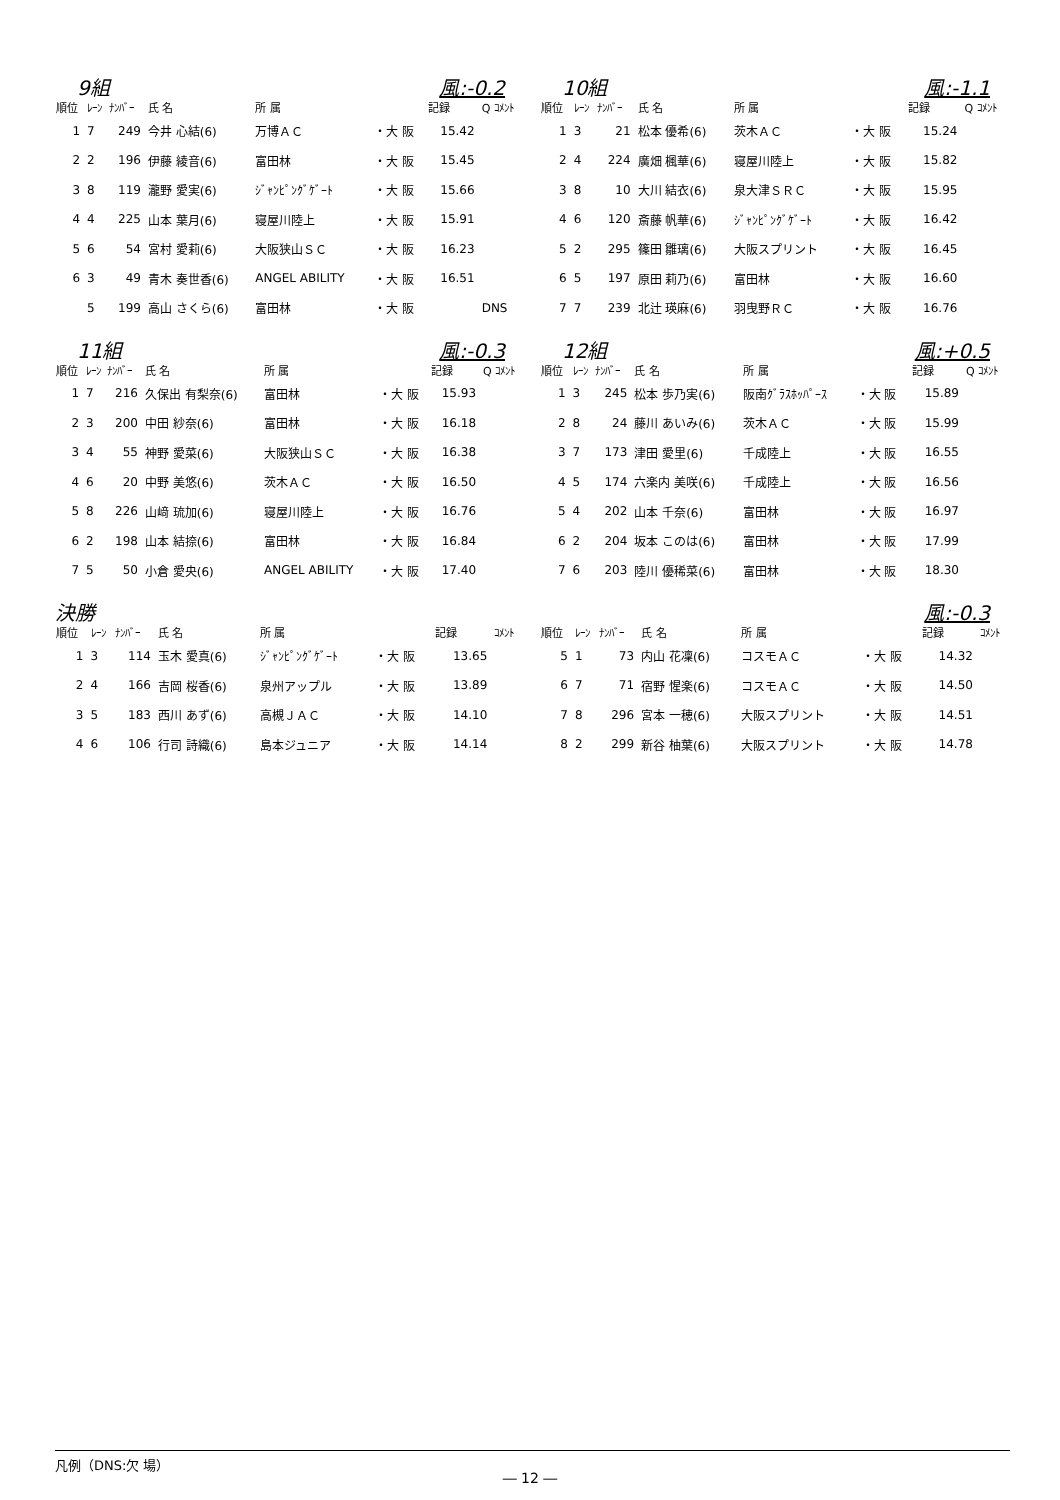9組 風:-0.2
| 順位 | ﾚｰﾝ | ﾅﾝﾊﾞｰ | 氏 名 | 所 属 | | 記録 | Q ｺﾒﾝﾄ |
| --- | --- | --- | --- | --- | --- | --- | --- |
| 1 | 7 | 249 | 今井 心結(6) | 万博ＡＣ | ・大 阪 | 15.42 | |
| 2 | 2 | 196 | 伊藤 綾音(6) | 富田林 | ・大 阪 | 15.45 | |
| 3 | 8 | 119 | 瀧野 愛実(6) | ｼﾞｬﾝﾋﾟﾝｸﾞｹﾞｰﾄ | ・大 阪 | 15.66 | |
| 4 | 4 | 225 | 山本 葉月(6) | 寝屋川陸上 | ・大 阪 | 15.91 | |
| 5 | 6 | 54 | 宮村 愛莉(6) | 大阪狭山ＳＣ | ・大 阪 | 16.23 | |
| 6 | 3 | 49 | 青木 奏世香(6) | ANGEL ABILITY | ・大 阪 | 16.51 | |
| | 5 | 199 | 高山 さくら(6) | 富田林 | ・大 阪 | | DNS |
10組 風:-1.1
| 順位 | ﾚｰﾝ | ﾅﾝﾊﾞｰ | 氏 名 | 所 属 | | 記録 | Q ｺﾒﾝﾄ |
| --- | --- | --- | --- | --- | --- | --- | --- |
| 1 | 3 | 21 | 松本 優希(6) | 茨木ＡＣ | ・大 阪 | 15.24 | |
| 2 | 4 | 224 | 廣畑 楓華(6) | 寝屋川陸上 | ・大 阪 | 15.82 | |
| 3 | 8 | 10 | 大川 結衣(6) | 泉大津ＳＲＣ | ・大 阪 | 15.95 | |
| 4 | 6 | 120 | 斎藤 帆華(6) | ｼﾞｬﾝﾋﾟﾝｸﾞｹﾞｰﾄ | ・大 阪 | 16.42 | |
| 5 | 2 | 295 | 篠田 雛璃(6) | 大阪スプリント | ・大 阪 | 16.45 | |
| 6 | 5 | 197 | 原田 莉乃(6) | 富田林 | ・大 阪 | 16.60 | |
| 7 | 7 | 239 | 北辻 瑛麻(6) | 羽曳野ＲＣ | ・大 阪 | 16.76 | |
11組 風:-0.3
| 順位 | ﾚｰﾝ | ﾅﾝﾊﾞｰ | 氏 名 | 所 属 | | 記録 | Q ｺﾒﾝﾄ |
| --- | --- | --- | --- | --- | --- | --- | --- |
| 1 | 7 | 216 | 久保出 有梨奈(6) | 富田林 | ・大 阪 | 15.93 | |
| 2 | 3 | 200 | 中田 紗奈(6) | 富田林 | ・大 阪 | 16.18 | |
| 3 | 4 | 55 | 神野 愛菜(6) | 大阪狭山ＳＣ | ・大 阪 | 16.38 | |
| 4 | 6 | 20 | 中野 美悠(6) | 茨木ＡＣ | ・大 阪 | 16.50 | |
| 5 | 8 | 226 | 山﨑 琉加(6) | 寝屋川陸上 | ・大 阪 | 16.76 | |
| 6 | 2 | 198 | 山本 結捺(6) | 富田林 | ・大 阪 | 16.84 | |
| 7 | 5 | 50 | 小倉 愛央(6) | ANGEL ABILITY | ・大 阪 | 17.40 | |
12組 風:+0.5
| 順位 | ﾚｰﾝ | ﾅﾝﾊﾞｰ | 氏 名 | 所 属 | | 記録 | Q ｺﾒﾝﾄ |
| --- | --- | --- | --- | --- | --- | --- | --- |
| 1 | 3 | 245 | 松本 歩乃実(6) | 阪南ｸﾞﾗｽﾎｯﾊﾟｰｽ | ・大 阪 | 15.89 | |
| 2 | 8 | 24 | 藤川 あいみ(6) | 茨木ＡＣ | ・大 阪 | 15.99 | |
| 3 | 7 | 173 | 津田 愛里(6) | 千成陸上 | ・大 阪 | 16.55 | |
| 4 | 5 | 174 | 六楽内 美咲(6) | 千成陸上 | ・大 阪 | 16.56 | |
| 5 | 4 | 202 | 山本 千奈(6) | 富田林 | ・大 阪 | 16.97 | |
| 6 | 2 | 204 | 坂本 このは(6) | 富田林 | ・大 阪 | 17.99 | |
| 7 | 6 | 203 | 陸川 優稀菜(6) | 富田林 | ・大 阪 | 18.30 | |
決勝 風:-0.3
| 順位 | ﾚｰﾝ | ﾅﾝﾊﾞｰ | 氏 名 | 所 属 | | 記録 | ｺﾒﾝﾄ |
| --- | --- | --- | --- | --- | --- | --- | --- |
| 1 | 3 | 114 | 玉木 愛真(6) | ｼﾞｬﾝﾋﾟﾝｸﾞｹﾞｰﾄ | ・大 阪 | 13.65 | |
| 2 | 4 | 166 | 吉岡 桜香(6) | 泉州アップル | ・大 阪 | 13.89 | |
| 3 | 5 | 183 | 西川 あず(6) | 高槻ＪＡＣ | ・大 阪 | 14.10 | |
| 4 | 6 | 106 | 行司 詩織(6) | 島本ジュニア | ・大 阪 | 14.14 | |
| 順位 | ﾚｰﾝ | ﾅﾝﾊﾞｰ | 氏 名 | 所 属 | | 記録 | ｺﾒﾝﾄ |
| --- | --- | --- | --- | --- | --- | --- | --- |
| 5 | 1 | 73 | 内山 花凜(6) | コスモＡＣ | ・大 阪 | 14.32 | |
| 6 | 7 | 71 | 宿野 惺楽(6) | コスモＡＣ | ・大 阪 | 14.50 | |
| 7 | 8 | 296 | 宮本 一穂(6) | 大阪スプリント | ・大 阪 | 14.51 | |
| 8 | 2 | 299 | 新谷 柚葉(6) | 大阪スプリント | ・大 阪 | 14.78 | |
凡例（DNS:欠 場）
― 12 ―